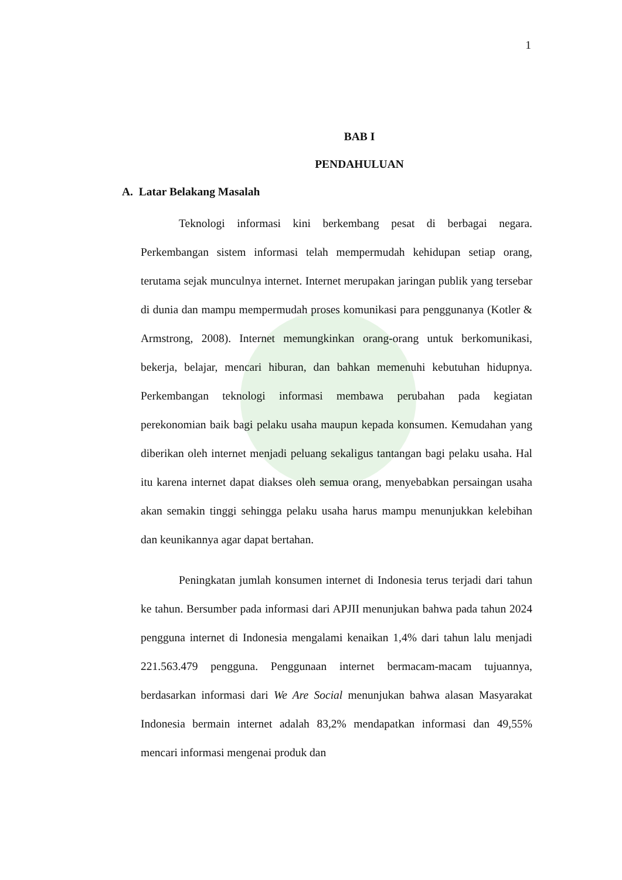1
BAB I
PENDAHULUAN
A. Latar Belakang Masalah
Teknologi informasi kini berkembang pesat di berbagai negara. Perkembangan sistem informasi telah mempermudah kehidupan setiap orang, terutama sejak munculnya internet. Internet merupakan jaringan publik yang tersebar di dunia dan mampu mempermudah proses komunikasi para penggunanya (Kotler & Armstrong, 2008). Internet memungkinkan orang-orang untuk berkomunikasi, bekerja, belajar, mencari hiburan, dan bahkan memenuhi kebutuhan hidupnya. Perkembangan teknologi informasi membawa perubahan pada kegiatan perekonomian baik bagi pelaku usaha maupun kepada konsumen. Kemudahan yang diberikan oleh internet menjadi peluang sekaligus tantangan bagi pelaku usaha. Hal itu karena internet dapat diakses oleh semua orang, menyebabkan persaingan usaha akan semakin tinggi sehingga pelaku usaha harus mampu menunjukkan kelebihan dan keunikannya agar dapat bertahan.
Peningkatan jumlah konsumen internet di Indonesia terus terjadi dari tahun ke tahun. Bersumber pada informasi dari APJII menunjukan bahwa pada tahun 2024 pengguna internet di Indonesia mengalami kenaikan 1,4% dari tahun lalu menjadi 221.563.479 pengguna. Penggunaan internet bermacam-macam tujuannya, berdasarkan informasi dari We Are Social menunjukan bahwa alasan Masyarakat Indonesia bermain internet adalah 83,2% mendapatkan informasi dan 49,55% mencari informasi mengenai produk dan